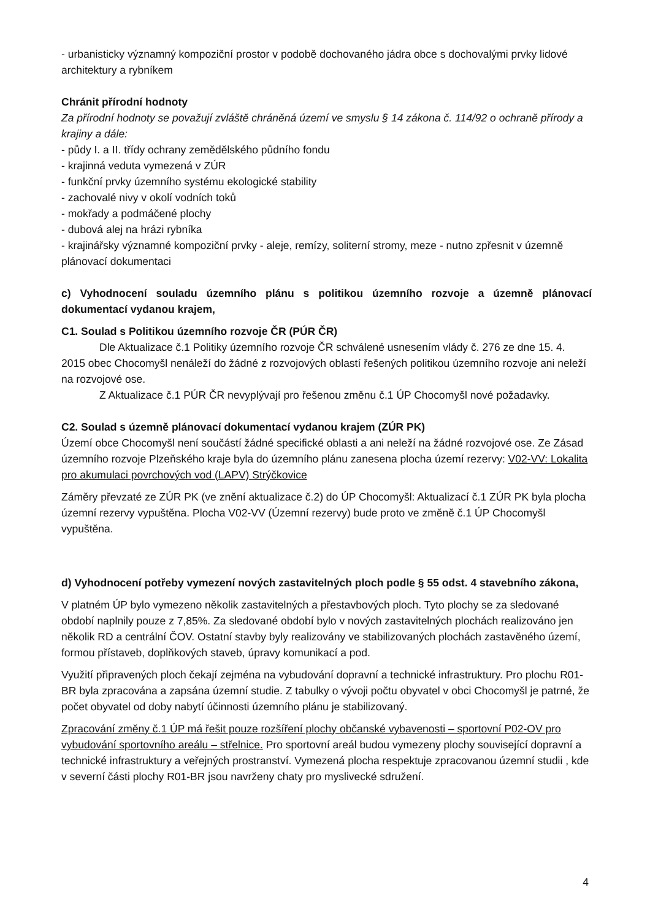- urbanisticky významný kompoziční prostor v podobě dochovaného jádra obce s dochovalými prvky lidové architektury a rybníkem
Chránit přírodní hodnoty
Za přírodní hodnoty se považují zvláště chráněná území ve smyslu § 14 zákona č. 114/92 o ochraně přírody a krajiny a dále:
- půdy I. a II. třídy ochrany zemědělského půdního fondu
- krajinná veduta vymezená v ZÚR
- funkční prvky územního systému ekologické stability
- zachovalé nivy v okolí vodních toků
- mokřady a podmáčené plochy
- dubová alej na hrázi rybníka
- krajinářsky významné kompoziční prvky - aleje, remízy, soliterní stromy, meze - nutno zpřesnit v územně plánovací dokumentaci
c) Vyhodnocení souladu územního plánu s politikou územního rozvoje a územně plánovací dokumentací vydanou krajem,
C1. Soulad s Politikou územního rozvoje ČR (PÚR ČR)
Dle Aktualizace č.1 Politiky územního rozvoje ČR schválené usnesením vlády č. 276 ze dne 15. 4. 2015 obec Chocomyšl nenáleží do žádné z rozvojových oblastí řešených politikou územního rozvoje ani neleží na rozvojové ose.
Z Aktualizace č.1 PÚR ČR nevyplývají pro řešenou změnu č.1 ÚP Chocomyšl nové požadavky.
C2. Soulad s územně plánovací dokumentací vydanou krajem (ZÚR PK)
Území obce Chocomyšl není součástí žádné specifické oblasti a ani neleží na žádné rozvojové ose. Ze Zásad územního rozvoje Plzeňského kraje byla do územního plánu zanesena plocha území rezervy: V02-VV: Lokalita pro akumulaci povrchových vod (LAPV) Strýčkovice
Záměry převzaté ze ZÚR PK (ve znění aktualizace č.2) do ÚP Chocomyšl: Aktualizací č.1 ZÚR PK byla plocha územní rezervy vypuštěna. Plocha V02-VV (Územní rezervy) bude proto ve změně č.1 ÚP Chocomyšl vypuštěna.
d) Vyhodnocení potřeby vymezení nových zastavitelných ploch podle § 55 odst. 4 stavebního zákona,
V platném ÚP bylo vymezeno několik zastavitelných a přestavbových ploch. Tyto plochy se za sledované období naplnily pouze z 7,85%. Za sledované období bylo v nových zastavitelných plochách realizováno jen několik RD a centrální ČOV. Ostatní stavby byly realizovány ve stabilizovaných plochách zastavěného území, formou přístaveb, doplňkových staveb, úpravy komunikací a pod.
Využití připravených ploch čekají zejména na vybudování dopravní a technické infrastruktury. Pro plochu R01-BR byla zpracována a zapsána územní studie. Z tabulky o vývoji počtu obyvatel v obci Chocomyšl je patrné, že počet obyvatel od doby nabytí účinnosti územního plánu je stabilizovaný.
Zpracování změny č.1 ÚP má řešit pouze rozšíření plochy občanské vybavenosti – sportovní P02-OV pro vybudování sportovního areálu – střelnice. Pro sportovní areál budou vymezeny plochy související dopravní a technické infrastruktury a veřejných prostranství. Vymezená plocha respektuje zpracovanou územní studii , kde v severní části plochy R01-BR jsou navrženy chaty pro myslivecké sdružení.
4